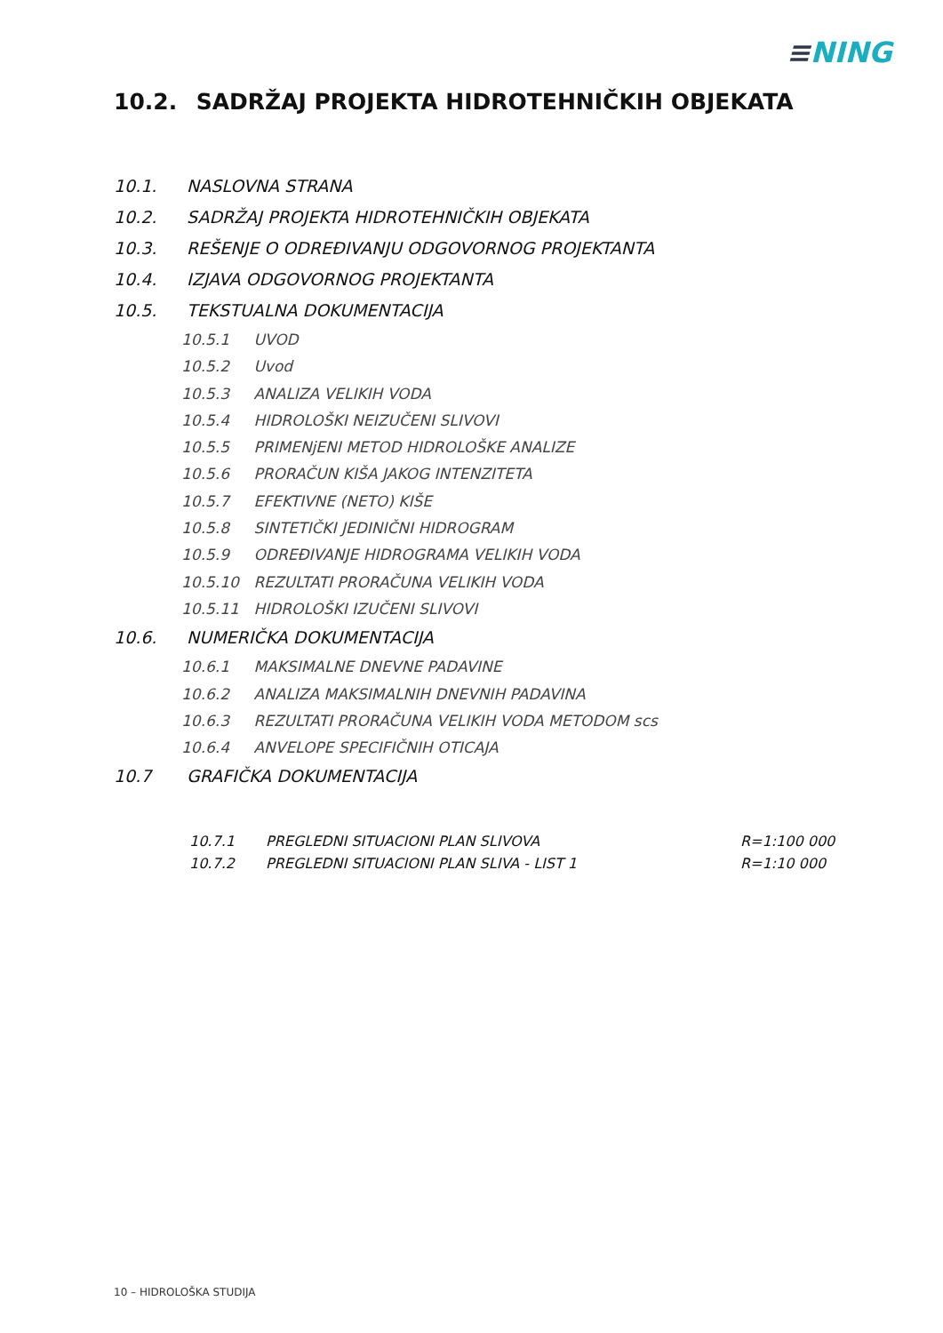≡NING
10.2. SADRŽAJ PROJEKTA HIDROTEHNIČKIH OBJEKATA
10.1. NASLOVNA STRANA
10.2. SADRŽAJ PROJEKTA HIDROTEHNIČKIH OBJEKATA
10.3. REŠENJE O ODREĐIVANJU ODGOVORNOG PROJEKTANTA
10.4. IZJAVA ODGOVORNOG PROJEKTANTA
10.5. TEKSTUALNA DOKUMENTACIJA
10.5.1 UVOD
10.5.2 Uvod
10.5.3 ANALIZA VELIKIH VODA
10.5.4 HIDROLOŠKI NEIZUČENI SLIVOVI
10.5.5 PRIMENjENI METOD HIDROLOŠKE ANALIZE
10.5.6 PRORAČUN KIŠA JAKOG INTENZITETA
10.5.7 EFEKTIVNE (NETO) KIŠE
10.5.8 SINTETIČKI JEDINIČNI HIDROGRAM
10.5.9 ODREĐIVANJE HIDROGRAMA VELIKIH VODA
10.5.10 REZULTATI PRORAČUNA VELIKIH VODA
10.5.11 HIDROLOŠKI IZUČENI SLIVOVI
10.6. NUMERIČKA DOKUMENTACIJA
10.6.1 MAKSIMALNE DNEVNE PADAVINE
10.6.2 ANALIZA MAKSIMALNIH DNEVNIH PADAVINA
10.6.3 REZULTATI PRORAČUNA VELIKIH VODA METODOM scs
10.6.4 ANVELOPE SPECIFIČNIH OTICAJA
10.7 GRAFIČKA DOKUMENTACIJA
10.7.1 PREGLEDNI SITUACIONI PLAN SLIVOVA R=1:100 000
10.7.2 PREGLEDNI SITUACIONI PLAN SLIVA - LIST 1 R=1:10 000
10 – HIDROLOŠKA STUDIJA